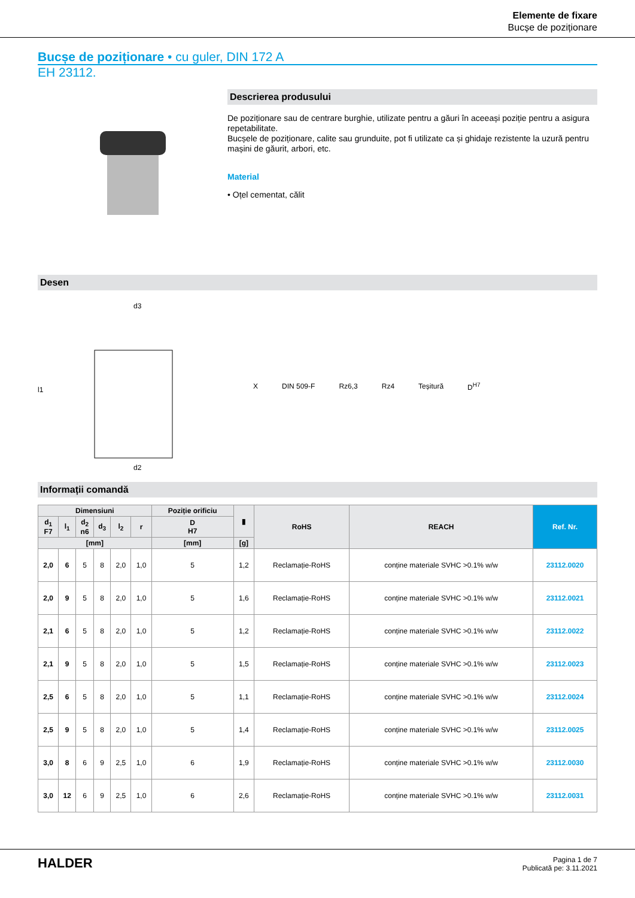Elemente de fixare
Bucșe de poziționare
Bucșe de poziționare • cu guler, DIN 172 A
EH 23112.
Descrierea produsului
De poziționare sau de centrare burghie, utilizate pentru a găuri în aceeași poziție pentru a asigura repetabilitate.
Bucșele de poziționare, calite sau grunduite, pot fi utilizate ca și ghidaje rezistente la uzură pentru mașini de găurit, arbori, etc.
Material
• Oțel cementat, călit
Desen
d3
d2
l1
X DIN 509-F Rz6,3 Rz4 Teșitură D<sup>H7</sup>
Informații comandă
| Dimensiuni | | | | | | Poziție orificiu | ▮ | RoHS | REACH | Ref. Nr. |
| --- | --- | --- | --- | --- | --- | --- | --- | --- | --- | --- |
| d<sub>1</sub> F7 | l<sub>1</sub> | d<sub>2</sub> n6 | d<sub>3</sub> | l<sub>2</sub> | r | D H7 | | | | |
| [mm] | | | | | | [mm] | [g] | | | |
| 2,0 | 6 | 5 | 8 | 2,0 | 1,0 | 5 | 1,2 | Reclamație-RoHS | conține materiale SVHC >0.1% w/w | 23112.0020 |
| 2,0 | 9 | 5 | 8 | 2,0 | 1,0 | 5 | 1,6 | Reclamație-RoHS | conține materiale SVHC >0.1% w/w | 23112.0021 |
| 2,1 | 6 | 5 | 8 | 2,0 | 1,0 | 5 | 1,2 | Reclamație-RoHS | conține materiale SVHC >0.1% w/w | 23112.0022 |
| 2,1 | 9 | 5 | 8 | 2,0 | 1,0 | 5 | 1,5 | Reclamație-RoHS | conține materiale SVHC >0.1% w/w | 23112.0023 |
| 2,5 | 6 | 5 | 8 | 2,0 | 1,0 | 5 | 1,1 | Reclamație-RoHS | conține materiale SVHC >0.1% w/w | 23112.0024 |
| 2,5 | 9 | 5 | 8 | 2,0 | 1,0 | 5 | 1,4 | Reclamație-RoHS | conține materiale SVHC >0.1% w/w | 23112.0025 |
| 3,0 | 8 | 6 | 9 | 2,5 | 1,0 | 6 | 1,9 | Reclamație-RoHS | conține materiale SVHC >0.1% w/w | 23112.0030 |
| 3,0 | 12 | 6 | 9 | 2,5 | 1,0 | 6 | 2,6 | Reclamație-RoHS | conține materiale SVHC >0.1% w/w | 23112.0031 |
HALDER
Pagina 1 de 7
Publicată pe: 3.11.2021